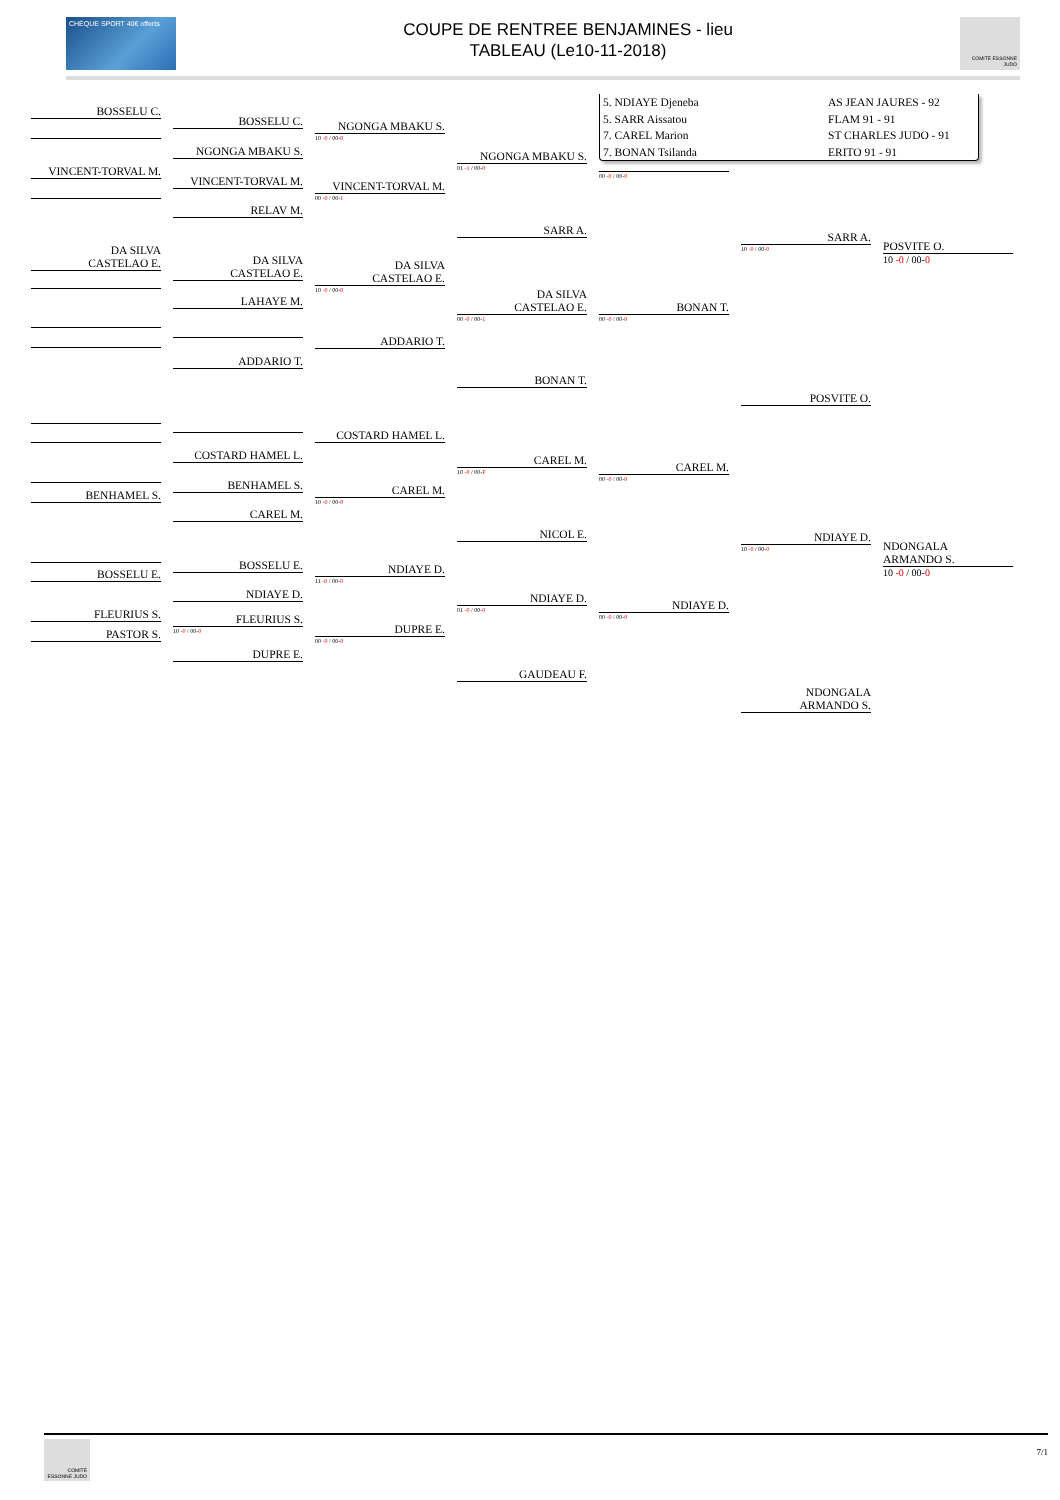CHÈQUE SPORT 40€ offerts
COUPE DE RENTREE BENJAMINES - lieu
TABLEAU (Le10-11-2018)
COMITÉ ESSONNE JUDO
BOSSELU C.
VINCENT-TORVAL M.
DA SILVA
CASTELAO E.
BENHAMEL S.
BOSSELU E.
FLEURIUS S.
PASTOR S.
BOSSELU C.
NGONGA MBAKU S.
VINCENT-TORVAL M.
RELAV M.
DA SILVA
CASTELAO E.
LAHAYE M.
ADDARIO T.
COSTARD HAMEL L.
BENHAMEL S.
CAREL M.
BOSSELU E.
NDIAYE D.
FLEURIUS S.
10 -0 / 00-0
DUPRE E.
NGONGA MBAKU S.
10 -0 / 00-0
VINCENT-TORVAL M.
00 -0 / 00-1
DA SILVA
CASTELAO E.
10 -0 / 00-0
ADDARIO T.
COSTARD HAMEL L.
CAREL M.
10 -0 / 00-0
NDIAYE D.
11 -0 / 00-0
DUPRE E.
00 -0 / 00-0
NGONGA MBAKU S.
01 -1 / 00-0
SARR A.
DA SILVA
CASTELAO E.
00 -0 / 00-1
BONAN T.
CAREL M.
10 -0 / 00-F
NICOL E.
NDIAYE D.
01 -0 / 00-0
GAUDEAU F.
5. NDIAYE Djeneba
AS JEAN JAURES - 92
5. SARR Aissatou
FLAM 91 - 91
7. CAREL Marion
ST CHARLES JUDO - 91
7. BONAN Tsilanda
ERITO 91 - 91
00 -0 / 00-0
BONAN T.
00 -0 / 00-0
CAREL M.
00 -0 / 00-0
NDIAYE D.
00 -0 / 00-0
SARR A.
10 -0 / 00-0
POSVITE O.
NDIAYE D.
10 -0 / 00-0
NDONGALA
ARMANDO S.
POSVITE O.
10 -0 / 00-0
NDONGALA
ARMANDO S.
10 -0 / 00-0
COMITÉ ESSONNE JUDO
7/1